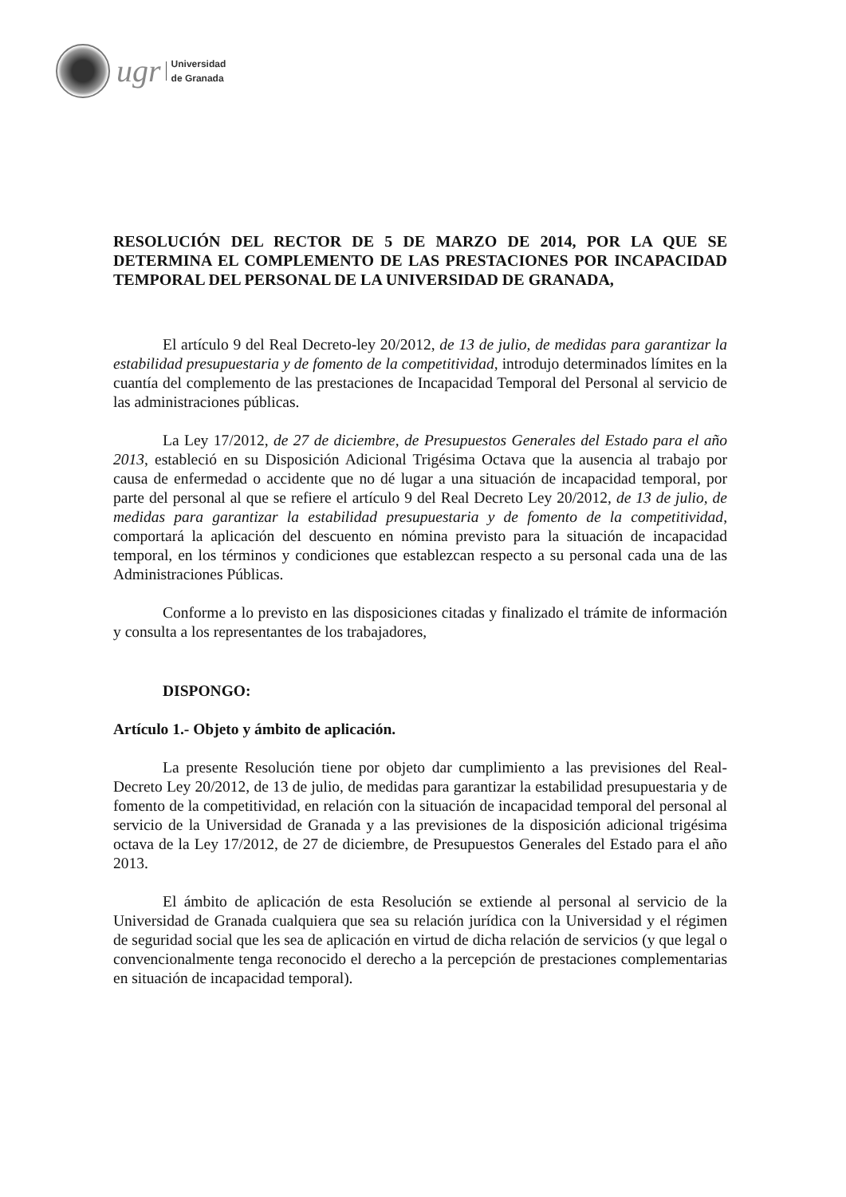ugr
Universidad
de Granada
RESOLUCIÓN DEL RECTOR DE 5 DE MARZO DE 2014, POR LA QUE SE DETERMINA EL COMPLEMENTO DE LAS PRESTACIONES POR INCAPACIDAD TEMPORAL DEL PERSONAL DE LA UNIVERSIDAD DE GRANADA,
El artículo 9 del Real Decreto-ley 20/2012, de 13 de julio, de medidas para garantizar la estabilidad presupuestaria y de fomento de la competitividad, introdujo determinados límites en la cuantía del complemento de las prestaciones de Incapacidad Temporal del Personal al servicio de las administraciones públicas.
La Ley 17/2012, de 27 de diciembre, de Presupuestos Generales del Estado para el año 2013, estableció en su Disposición Adicional Trigésima Octava que la ausencia al trabajo por causa de enfermedad o accidente que no dé lugar a una situación de incapacidad temporal, por parte del personal al que se refiere el artículo 9 del Real Decreto Ley 20/2012, de 13 de julio, de medidas para garantizar la estabilidad presupuestaria y de fomento de la competitividad, comportará la aplicación del descuento en nómina previsto para la situación de incapacidad temporal, en los términos y condiciones que establezcan respecto a su personal cada una de las Administraciones Públicas.
Conforme a lo previsto en las disposiciones citadas y finalizado el trámite de información y consulta a los representantes de los trabajadores,
DISPONGO:
Artículo 1.- Objeto y ámbito de aplicación.
La presente Resolución tiene por objeto dar cumplimiento a las previsiones del Real-Decreto Ley 20/2012, de 13 de julio, de medidas para garantizar la estabilidad presupuestaria y de fomento de la competitividad, en relación con la situación de incapacidad temporal del personal al servicio de la Universidad de Granada y a las previsiones de la disposición adicional trigésima octava de la Ley 17/2012, de 27 de diciembre, de Presupuestos Generales del Estado para el año 2013.
El ámbito de aplicación de esta Resolución se extiende al personal al servicio de la Universidad de Granada cualquiera que sea su relación jurídica con la Universidad y el régimen de seguridad social que les sea de aplicación en virtud de dicha relación de servicios (y que legal o convencionalmente tenga reconocido el derecho a la percepción de prestaciones complementarias en situación de incapacidad temporal).